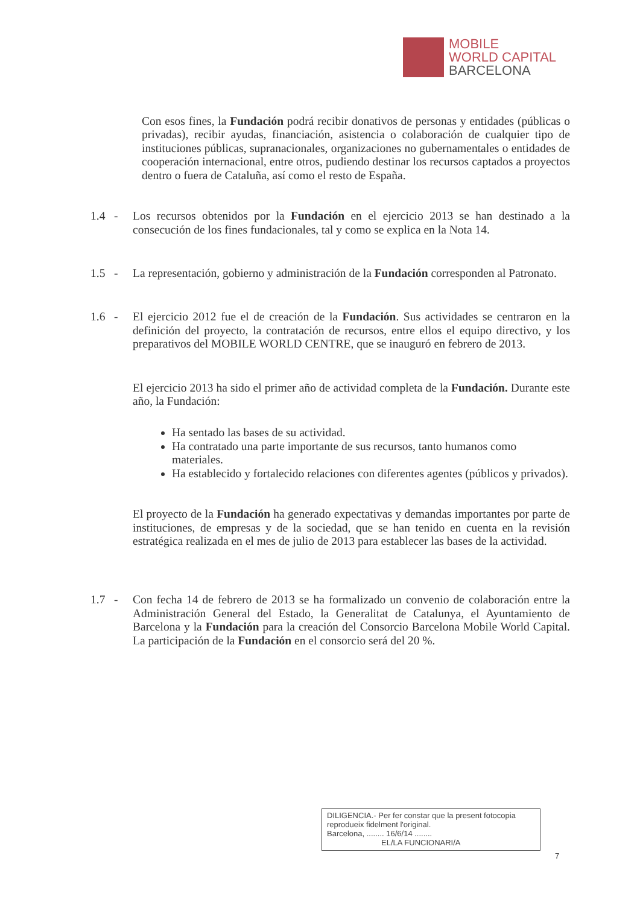MOBILE
WORLD CAPITAL
BARCELONA
Con esos fines, la Fundación podrá recibir donativos de personas y entidades (públicas o privadas), recibir ayudas, financiación, asistencia o colaboración de cualquier tipo de instituciones públicas, supranacionales, organizaciones no gubernamentales o entidades de cooperación internacional, entre otros, pudiendo destinar los recursos captados a proyectos dentro o fuera de Cataluña, así como el resto de España.
1.4 -
Los recursos obtenidos por la Fundación en el ejercicio 2013 se han destinado a la consecución de los fines fundacionales, tal y como se explica en la Nota 14.
1.5 -
La representación, gobierno y administración de la Fundación corresponden al Patronato.
1.6 -
El ejercicio 2012 fue el de creación de la Fundación. Sus actividades se centraron en la definición del proyecto, la contratación de recursos, entre ellos el equipo directivo, y los preparativos del MOBILE WORLD CENTRE, que se inauguró en febrero de 2013.
El ejercicio 2013 ha sido el primer año de actividad completa de la Fundación. Durante este año, la Fundación:
Ha sentado las bases de su actividad.
Ha contratado una parte importante de sus recursos, tanto humanos como materiales.
Ha establecido y fortalecido relaciones con diferentes agentes (públicos y privados).
El proyecto de la Fundación ha generado expectativas y demandas importantes por parte de instituciones, de empresas y de la sociedad, que se han tenido en cuenta en la revisión estratégica realizada en el mes de julio de 2013 para establecer las bases de la actividad.
1.7 -
Con fecha 14 de febrero de 2013 se ha formalizado un convenio de colaboración entre la Administración General del Estado, la Generalitat de Catalunya, el Ayuntamiento de Barcelona y la Fundación para la creación del Consorcio Barcelona Mobile World Capital. La participación de la Fundación en el consorcio será del 20 %.
DILIGENCIA.- Per fer constar que la present fotocopia reprodueix fidelment l'original.
Barcelona, ........ 16/6/14 ........
EL/LA FUNCIONARI/A
7